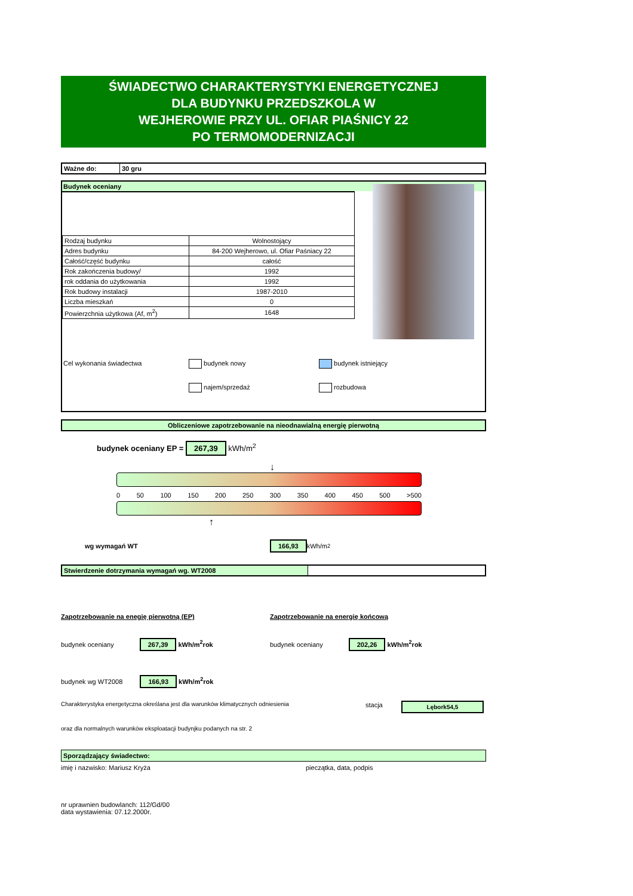ŚWIADECTWO CHARAKTERYSTYKI ENERGETYCZNEJ
DLA BUDYNKU PRZEDSZKOLA W
WEJHEROWIE PRZY UL. OFIAR PIAŚNICY 22
PO TERMOMODERNIZACJI
| Ważne do: | 30 gru |
Budynek oceniany
| Rodzaj budynku | Wolnostojący |
| Adres budynku | 84-200 Wejherowo, ul. Ofiar Paśniacy 22 |
| Całość/część budynku | całość |
| Rok zakończenia budowy/ | 1992 |
| rok oddania do użytkowania | 1992 |
| Rok budowy instalacji | 1987-2010 |
| Liczba mieszkań | 0 |
| Powierzchnia użytkowa (Af, m<sup>2</sup>) | 1648 |
Cel wykonania świadectwa budynek nowy
najem/sprzedaż
budynek istniejący
rozbudowa
Obliczeniowe zapotrzebowanie na nieodnawialną energię pierwotną
budynek oceniany EP = 267,39 kWh/m<sup>2</sup>
↓
0 50 100 150 200 250 300 350 400 450 500 >500
↑
wg wymagań WT 166,93 kWh/m<sup>2</sup>
| Stwierdzenie dotrzymania wymagań wg. WT2008 | |
Zapotrzebowanie na enegię pierwotną (EP)
budynek oceniany 267,39 kWh/m<sup>2</sup>rok
budynek wg WT2008 166,93 kWh/m<sup>2</sup>rok
Zapotrzebowanie na energię końcową
budynek oceniany 202,26 kWh/m<sup>2</sup>rok
Charakterystyka energetyczna określana jest dla warunków klimatycznych odniesienia stacja Lębork54,5
oraz dla normalnych warunków eksploatacji budynjku podanych na str. 2
Sporządzający świadectwo:
imię i nazwisko: Mariusz Kryża pieczątka, data, podpis
nr uprawnien budowlanch: 112/Gd/00
data wystawienia: 07.12.2000r.